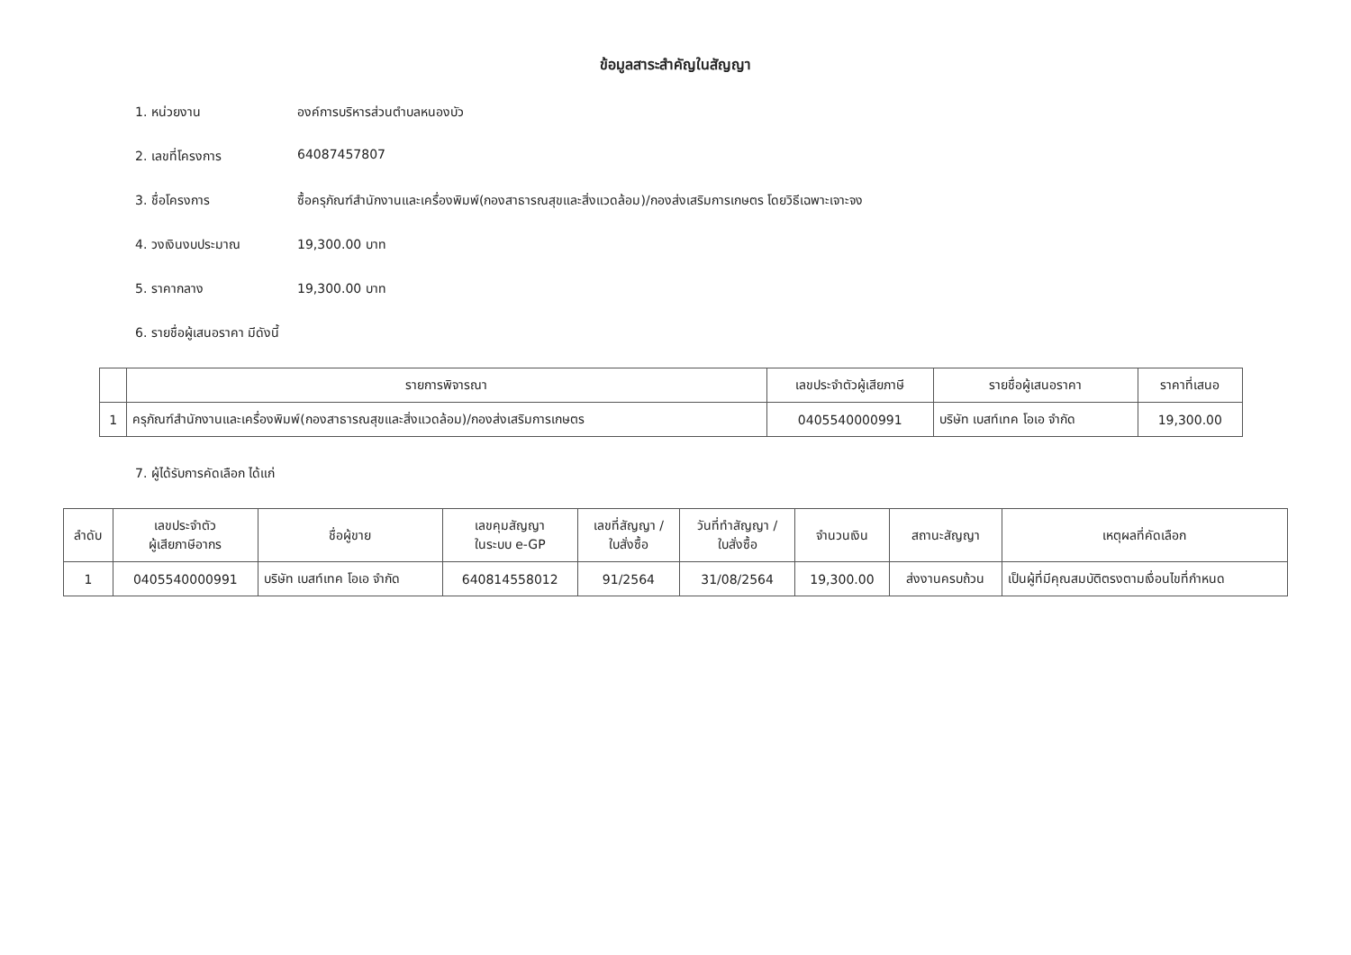ข้อมูลสาระสำคัญในสัญญา
1. หน่วยงาน องค์การบริหารส่วนตำบลหนองบัว
2. เลขที่โครงการ 64087457807
3. ชื่อโครงการ ซื้อครุภัณฑ์สำนักงานและเครื่องพิมพ์(กองสาธารณสุขและสิ่งแวดล้อม)/กองส่งเสริมการเกษตร โดยวิธีเฉพาะเจาะจง
4. วงเงินงบประมาณ 19,300.00 บาท
5. ราคากลาง 19,300.00 บาท
6. รายชื่อผู้เสนอราคา มีดังนี้
| | รายการพิจารณา | เลขประจำตัวผู้เสียภาษี | รายชื่อผู้เสนอราคา | ราคาที่เสนอ |
| --- | --- | --- | --- | --- |
| 1 | ครุภัณฑ์สำนักงานและเครื่องพิมพ์(กองสาธารณสุขและสิ่งแวดล้อม)/กองส่งเสริมการเกษตร | 0405540000991 | บริษัท เบสท์เทค โอเอ จำกัด | 19,300.00 |
7. ผู้ได้รับการคัดเลือก ได้แก่
| ลำดับ | เลขประจำตัว ผู้เสียภาษีอากร | ชื่อผู้ขาย | เลขคุมสัญญา ในระบบ e-GP | เลขที่สัญญา / ใบสั่งซื้อ | วันที่ทำสัญญา / ใบสั่งซื้อ | จำนวนเงิน | สถานะสัญญา | เหตุผลที่คัดเลือก |
| --- | --- | --- | --- | --- | --- | --- | --- | --- |
| 1 | 0405540000991 | บริษัท เบสท์เทค โอเอ จำกัด | 640814558012 | 91/2564 | 31/08/2564 | 19,300.00 | ส่งงานครบถ้วน | เป็นผู้ที่มีคุณสมบัติตรงตามเงื่อนไขที่กำหนด |